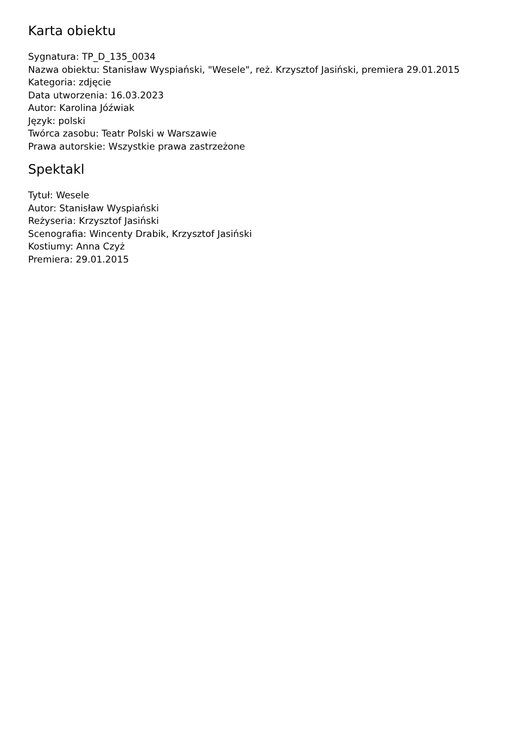Karta obiektu
Sygnatura: TP_D_135_0034
Nazwa obiektu: Stanisław Wyspiański, "Wesele", reż. Krzysztof Jasiński, premiera 29.01.2015
Kategoria: zdjęcie
Data utworzenia: 16.03.2023
Autor: Karolina Jóźwiak
Język: polski
Twórca zasobu: Teatr Polski w Warszawie
Prawa autorskie: Wszystkie prawa zastrzeżone
Spektakl
Tytuł: Wesele
Autor: Stanisław Wyspiański
Reżyseria: Krzysztof Jasiński
Scenografia: Wincenty Drabik, Krzysztof Jasiński
Kostiumy: Anna Czyż
Premiera: 29.01.2015